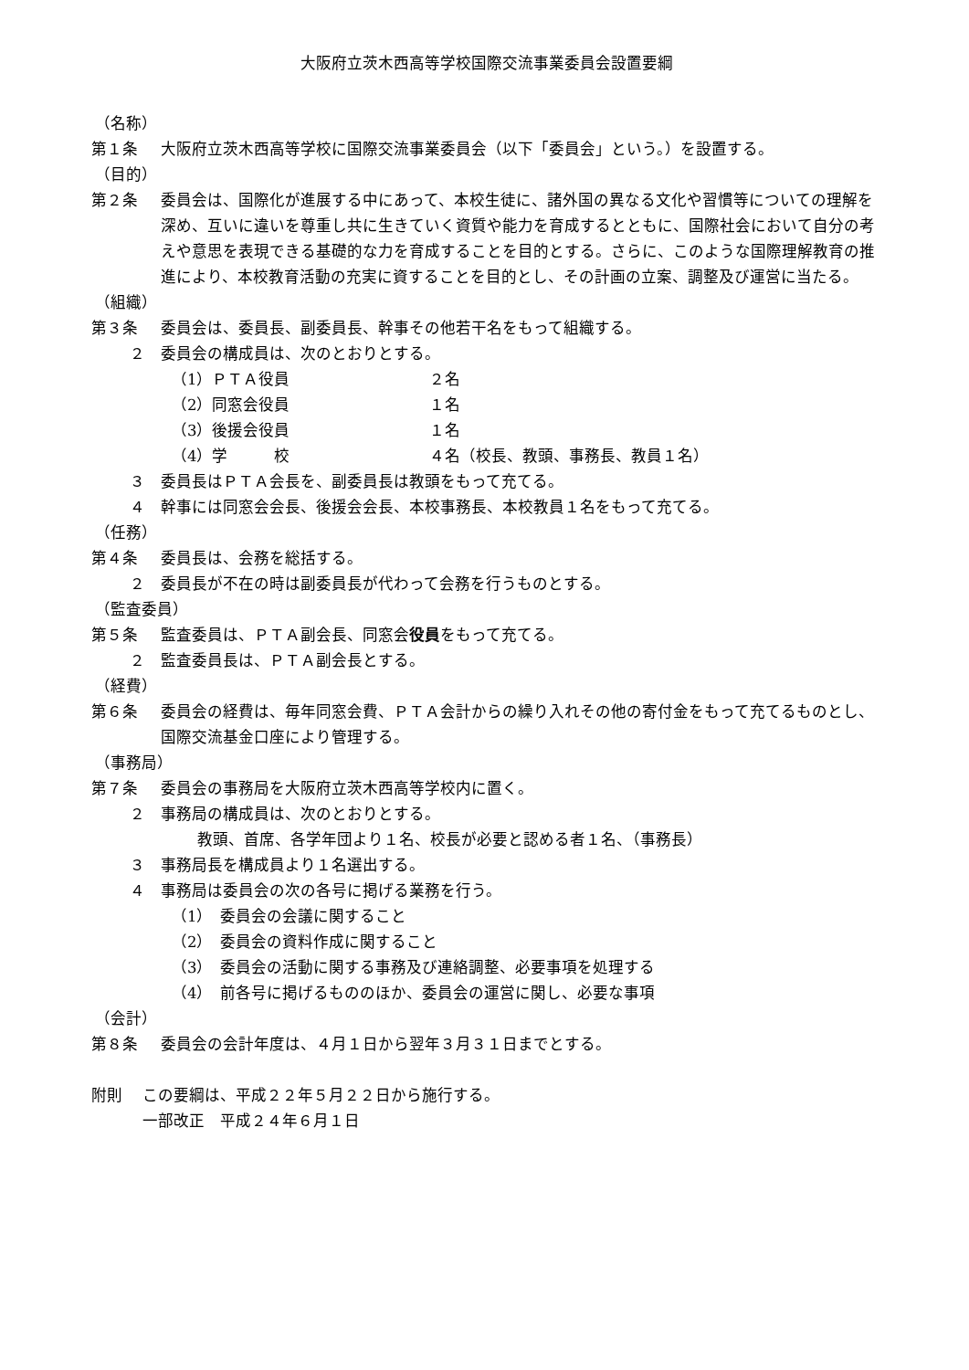大阪府立茨木西高等学校国際交流事業委員会設置要綱
（名称）
第１条 大阪府立茨木西高等学校に国際交流事業委員会（以下「委員会」という。）を設置する。
（目的）
第２条 委員会は、国際化が進展する中にあって、本校生徒に、諸外国の異なる文化や習慣等についての理解を深め、互いに違いを尊重し共に生きていく資質や能力を育成するとともに、国際社会において自分の考えや意思を表現できる基礎的な力を育成することを目的とする。さらに、このような国際理解教育の推進により、本校教育活動の充実に資することを目的とし、その計画の立案、調整及び運営に当たる。
（組織）
第３条 委員会は、委員長、副委員長、幹事その他若干名をもって組織する。
２ 委員会の構成員は、次のとおりとする。
（1）ＰＴＡ役員 ２名
（2）同窓会役員 １名
（3）後援会役員 １名
（4）学　　　校 ４名（校長、教頭、事務長、教員１名）
３ 委員長はＰＴＡ会長を、副委員長は教頭をもって充てる。
４ 幹事には同窓会会長、後援会会長、本校事務長、本校教員１名をもって充てる。
（任務）
第４条 委員長は、会務を総括する。
２ 委員長が不在の時は副委員長が代わって会務を行うものとする。
（監査委員）
第５条 監査委員は、ＰＴＡ副会長、同窓会役員をもって充てる。
２ 監査委員長は、ＰＴＡ副会長とする。
（経費）
第６条 委員会の経費は、毎年同窓会費、ＰＴＡ会計からの繰り入れその他の寄付金をもって充てるものとし、国際交流基金口座により管理する。
（事務局）
第７条 委員会の事務局を大阪府立茨木西高等学校内に置く。
２ 事務局の構成員は、次のとおりとする。
教頭、首席、各学年団より１名、校長が必要と認める者１名、（事務長）
３ 事務局長を構成員より１名選出する。
４ 事務局は委員会の次の各号に掲げる業務を行う。
（1）　委員会の会議に関すること
（2）　委員会の資料作成に関すること
（3）　委員会の活動に関する事務及び連絡調整、必要事項を処理する
（4）　前各号に掲げるもののほか、委員会の運営に関し、必要な事項
（会計）
第８条 委員会の会計年度は、４月１日から翌年３月３１日までとする。
附則 この要綱は、平成２２年５月２２日から施行する。
一部改正　平成２４年６月１日